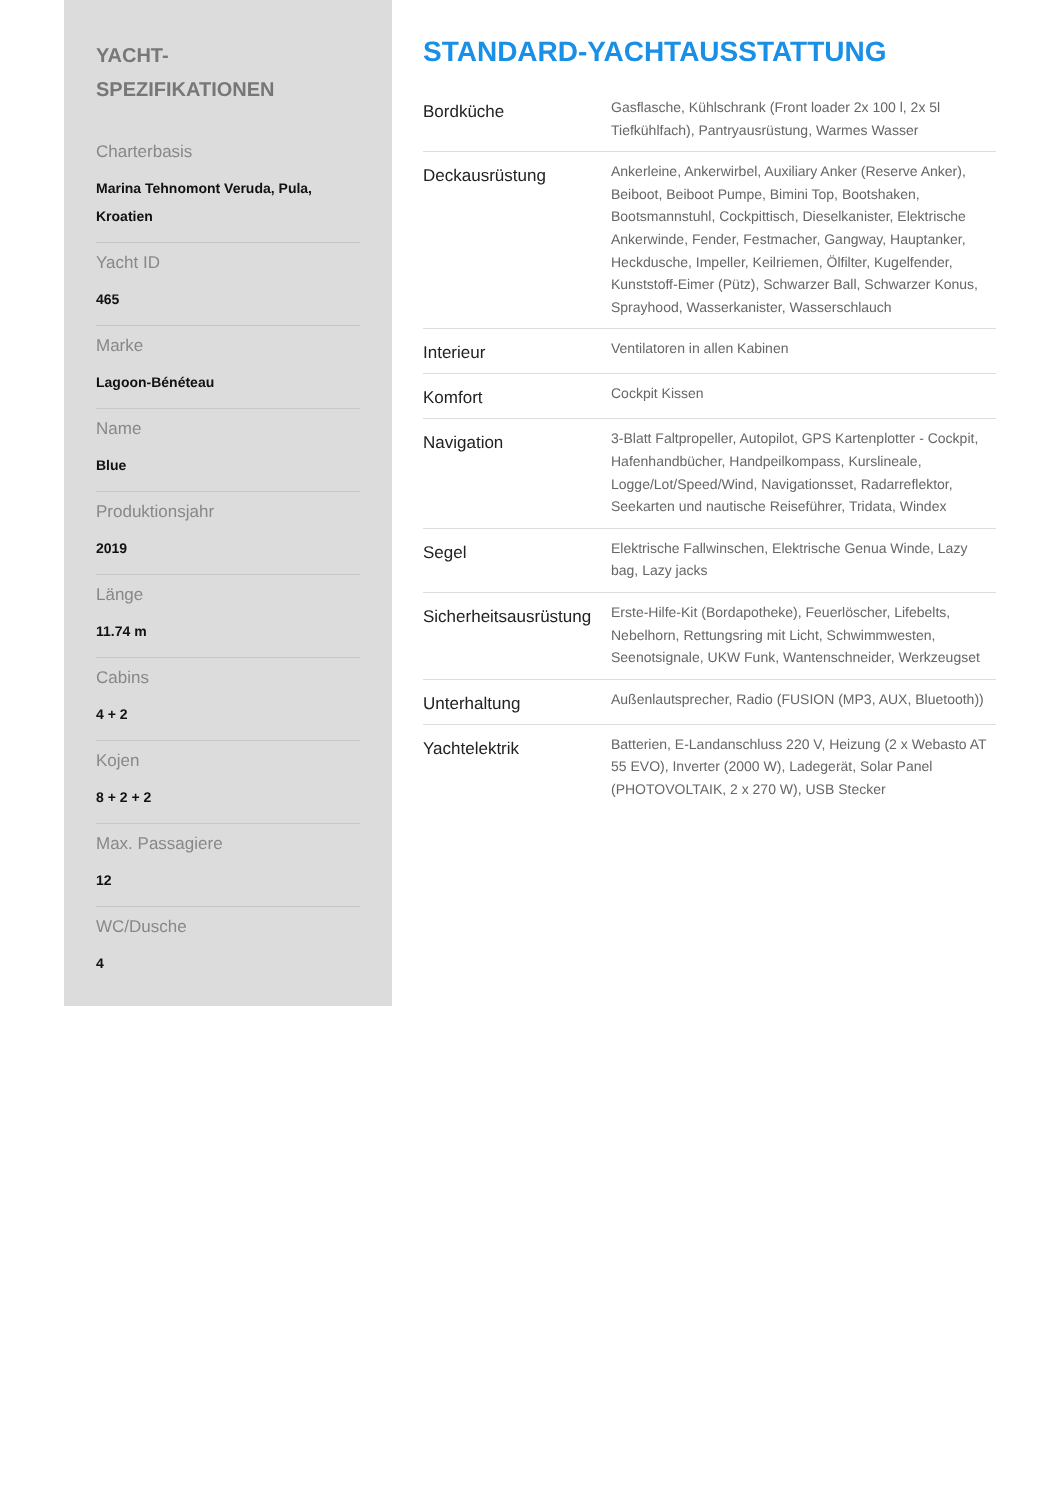YACHT-
SPEZIFIKATIONEN
Charterbasis
Marina Tehnomont Veruda, Pula, Kroatien
Yacht ID
465
Marke
Lagoon-Bénéteau
Name
Blue
Produktionsjahr
2019
Länge
11.74 m
Cabins
4 + 2
Kojen
8 + 2 + 2
Max. Passagiere
12
WC/Dusche
4
STANDARD-YACHTAUSSTATTUNG
| Bordküche | Gasflasche, Kühlschrank (Front loader 2x 100 l, 2x 5l Tiefkühlfach), Pantryausrüstung, Warmes Wasser |
| Deckausrüstung | Ankerleine, Ankerwirbel, Auxiliary Anker (Reserve Anker), Beiboot, Beiboot Pumpe, Bimini Top, Bootshaken, Bootsmannstuhl, Cockpittisch, Dieselkanister, Elektrische Ankerwinde, Fender, Festmacher, Gangway, Hauptanker, Heckdusche, Impeller, Keilriemen, Ölfilter, Kugelfender, Kunststoff-Eimer (Pütz), Schwarzer Ball, Schwarzer Konus, Sprayhood, Wasserkanister, Wasserschlauch |
| Interieur | Ventilatoren in allen Kabinen |
| Komfort | Cockpit Kissen |
| Navigation | 3-Blatt Faltpropeller, Autopilot, GPS Kartenplotter - Cockpit, Hafenhandbücher, Handpeilkompass, Kurslineale, Logge/Lot/Speed/Wind, Navigationsset, Radarreflektor, Seekarten und nautische Reiseführer, Tridata, Windex |
| Segel | Elektrische Fallwinschen, Elektrische Genua Winde, Lazy bag, Lazy jacks |
| Sicherheitsausrüstung | Erste-Hilfe-Kit (Bordapotheke), Feuerlöscher, Lifebelts, Nebelhorn, Rettungsring mit Licht, Schwimmwesten, Seenotsignale, UKW Funk, Wantenschneider, Werkzeugset |
| Unterhaltung | Außenlautsprecher, Radio (FUSION (MP3, AUX, Bluetooth)) |
| Yachtelektrik | Batterien, E-Landanschluss 220 V, Heizung (2 x Webasto AT 55 EVO), Inverter (2000 W), Ladegerät, Solar Panel (PHOTOVOLTAIK, 2 x 270 W), USB Stecker |